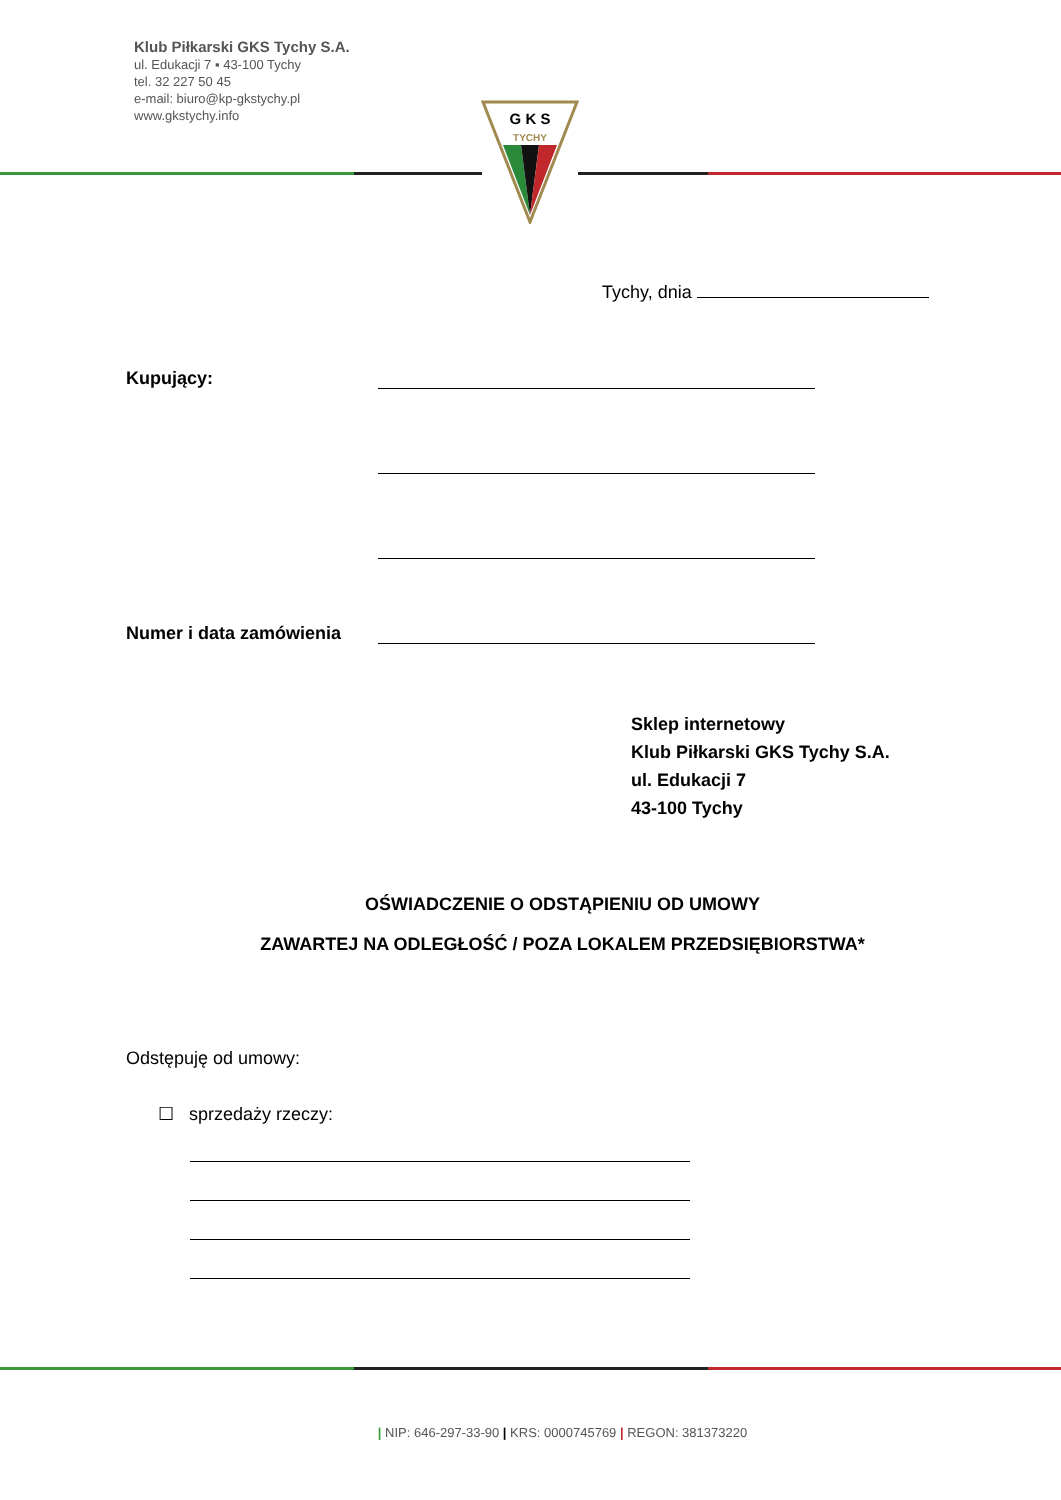Klub Piłkarski GKS Tychy S.A.
ul. Edukacji 7 ▪ 43-100 Tychy
tel. 32 227 50 45
e-mail: biuro@kp-gkstychy.pl
www.gkstychy.info
G K S
TYCHY
Tychy, dnia
Kupujący:
Numer i data zamówienia
Sklep internetowy
Klub Piłkarski GKS Tychy S.A.
ul. Edukacji 7
43-100 Tychy
OŚWIADCZENIE O ODSTĄPIENIU OD UMOWY
ZAWARTEJ NA ODLEGŁOŚĆ / POZA LOKALEM PRZEDSIĘBIORSTWA*
Odstępuję od umowy:
☐ sprzedaży rzeczy:
| NIP: 646-297-33-90 | KRS: 0000745769 | REGON: 381373220